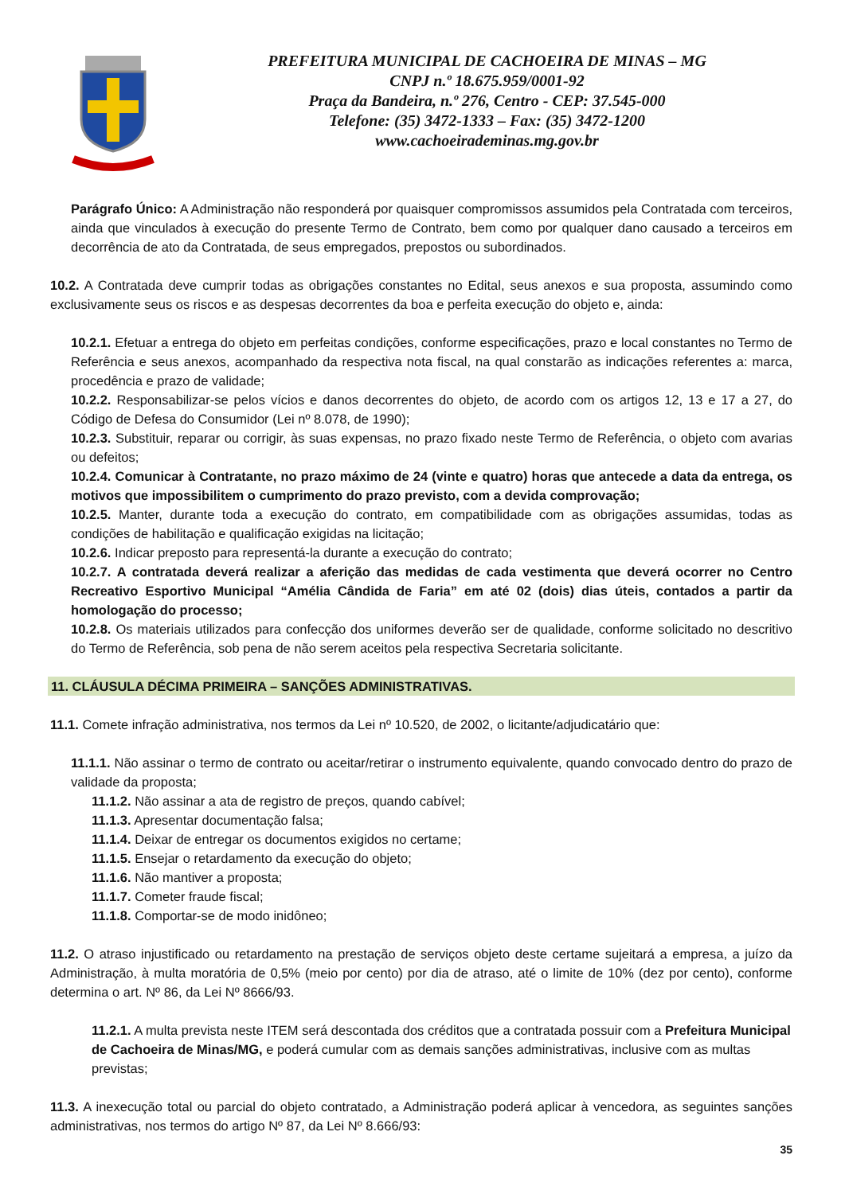PREFEITURA MUNICIPAL DE CACHOEIRA DE MINAS – MG
CNPJ n.º 18.675.959/0001-92
Praça da Bandeira, n.º 276, Centro - CEP: 37.545-000
Telefone: (35) 3472-1333 – Fax: (35) 3472-1200
www.cachoeirademinas.mg.gov.br
Parágrafo Único: A Administração não responderá por quaisquer compromissos assumidos pela Contratada com terceiros, ainda que vinculados à execução do presente Termo de Contrato, bem como por qualquer dano causado a terceiros em decorrência de ato da Contratada, de seus empregados, prepostos ou subordinados.
10.2. A Contratada deve cumprir todas as obrigações constantes no Edital, seus anexos e sua proposta, assumindo como exclusivamente seus os riscos e as despesas decorrentes da boa e perfeita execução do objeto e, ainda:
10.2.1. Efetuar a entrega do objeto em perfeitas condições, conforme especificações, prazo e local constantes no Termo de Referência e seus anexos, acompanhado da respectiva nota fiscal, na qual constarão as indicações referentes a: marca, procedência e prazo de validade;
10.2.2. Responsabilizar-se pelos vícios e danos decorrentes do objeto, de acordo com os artigos 12, 13 e 17 a 27, do Código de Defesa do Consumidor (Lei nº 8.078, de 1990);
10.2.3. Substituir, reparar ou corrigir, às suas expensas, no prazo fixado neste Termo de Referência, o objeto com avarias ou defeitos;
10.2.4. Comunicar à Contratante, no prazo máximo de 24 (vinte e quatro) horas que antecede a data da entrega, os motivos que impossibilitem o cumprimento do prazo previsto, com a devida comprovação;
10.2.5. Manter, durante toda a execução do contrato, em compatibilidade com as obrigações assumidas, todas as condições de habilitação e qualificação exigidas na licitação;
10.2.6. Indicar preposto para representá-la durante a execução do contrato;
10.2.7. A contratada deverá realizar a aferição das medidas de cada vestimenta que deverá ocorrer no Centro Recreativo Esportivo Municipal “Amélia Cândida de Faria” em até 02 (dois) dias úteis, contados a partir da homologação do processo;
10.2.8. Os materiais utilizados para confecção dos uniformes deverão ser de qualidade, conforme solicitado no descritivo do Termo de Referência, sob pena de não serem aceitos pela respectiva Secretaria solicitante.
11. CLÁUSULA DÉCIMA PRIMEIRA – SANÇÕES ADMINISTRATIVAS.
11.1. Comete infração administrativa, nos termos da Lei nº 10.520, de 2002, o licitante/adjudicatário que:
11.1.1. Não assinar o termo de contrato ou aceitar/retirar o instrumento equivalente, quando convocado dentro do prazo de validade da proposta;
11.1.2. Não assinar a ata de registro de preços, quando cabível;
11.1.3. Apresentar documentação falsa;
11.1.4. Deixar de entregar os documentos exigidos no certame;
11.1.5. Ensejar o retardamento da execução do objeto;
11.1.6. Não mantiver a proposta;
11.1.7. Cometer fraude fiscal;
11.1.8. Comportar-se de modo inidôneo;
11.2. O atraso injustificado ou retardamento na prestação de serviços objeto deste certame sujeitará a empresa, a juízo da Administração, à multa moratória de 0,5% (meio por cento) por dia de atraso, até o limite de 10% (dez por cento), conforme determina o art. Nº 86, da Lei Nº 8666/93.
11.2.1. A multa prevista neste ITEM será descontada dos créditos que a contratada possuir com a Prefeitura Municipal de Cachoeira de Minas/MG, e poderá cumular com as demais sanções administrativas, inclusive com as multas previstas;
11.3. A inexecução total ou parcial do objeto contratado, a Administração poderá aplicar à vencedora, as seguintes sanções administrativas, nos termos do artigo Nº 87, da Lei Nº 8.666/93:
35